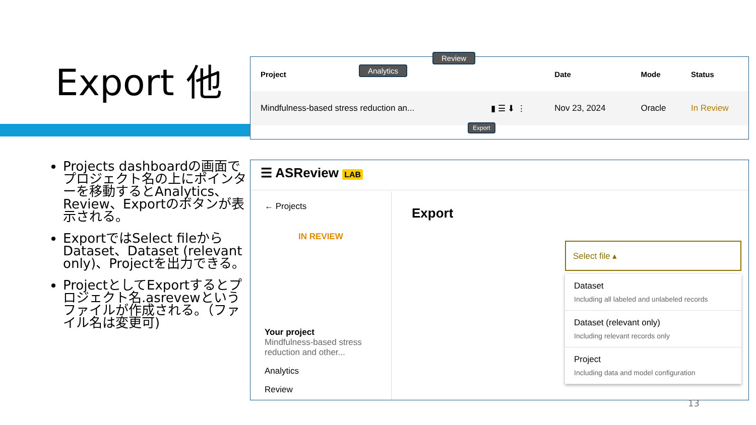Export 他
Projects dashboardの画面でプロジェクト名の上にポインターを移動するとAnalytics、Review、Exportのボタンが表示される。
ExportではSelect fileからDataset、Dataset (relevant only)、Projectを出力できる。
ProjectとしてExportするとプロジェクト名.asrevewというファイルが作成される。（ファイル名は変更可)
| Project | | Date | Mode | Status |
| --- | --- | --- | --- | --- |
| Mindfulness-based stress reduction an... | ▮ ☰ ⬇ ⋮ | Nov 23, 2024 | Oracle | In Review |
Analytics
Review
Export
☰ ASReview LAB
← Projects
IN REVIEW
Your project
Mindfulness-based stress reduction and other...
Analytics
Review
Export
Select file ▴
Dataset
Including all labeled and unlabeled records
Dataset (relevant only)
Including relevant records only
Project
Including data and model configuration
13